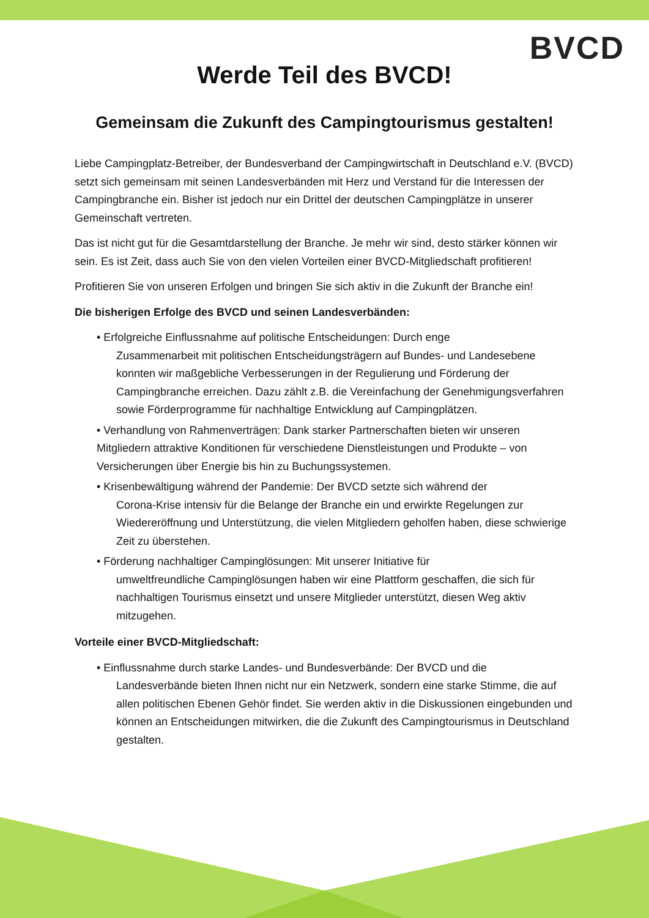BVCD
Werde Teil des BVCD!
Gemeinsam die Zukunft des Campingtourismus gestalten!
Liebe Campingplatz-Betreiber, der Bundesverband der Campingwirtschaft in Deutschland e.V. (BVCD) setzt sich gemeinsam mit seinen Landesverbänden mit Herz und Verstand für die Interessen der Campingbranche ein. Bisher ist jedoch nur ein Drittel der deutschen Campingplätze in unserer Gemeinschaft vertreten.
Das ist nicht gut für die Gesamtdarstellung der Branche. Je mehr wir sind, desto stärker können wir sein. Es ist Zeit, dass auch Sie von den vielen Vorteilen einer BVCD-Mitgliedschaft profitieren!
Profitieren Sie von unseren Erfolgen und bringen Sie sich aktiv in die Zukunft der Branche ein!
Die bisherigen Erfolge des BVCD und seinen Landesverbänden:
• Erfolgreiche Einflussnahme auf politische Entscheidungen: Durch enge
Zusammenarbeit mit politischen Entscheidungsträgern auf Bundes- und Landesebene konnten wir maßgebliche Verbesserungen in der Regulierung und Förderung der Campingbranche erreichen. Dazu zählt z.B. die Vereinfachung der Genehmigungsverfahren sowie Förderprogramme für nachhaltige Entwicklung auf Campingplätzen.
• Verhandlung von Rahmenverträgen: Dank starker Partnerschaften bieten wir unseren Mitgliedern attraktive Konditionen für verschiedene Dienstleistungen und Produkte – von Versicherungen über Energie bis hin zu Buchungssystemen.
• Krisenbewältigung während der Pandemie: Der BVCD setzte sich während der
Corona-Krise intensiv für die Belange der Branche ein und erwirkte Regelungen zur Wiedereröffnung und Unterstützung, die vielen Mitgliedern geholfen haben, diese schwierige Zeit zu überstehen.
• Förderung nachhaltiger Campinglösungen: Mit unserer Initiative für
umweltfreundliche Campinglösungen haben wir eine Plattform geschaffen, die sich für nachhaltigen Tourismus einsetzt und unsere Mitglieder unterstützt, diesen Weg aktiv mitzugehen.
Vorteile einer BVCD-Mitgliedschaft:
• Einflussnahme durch starke Landes- und Bundesverbände: Der BVCD und die
Landesverbände bieten Ihnen nicht nur ein Netzwerk, sondern eine starke Stimme, die auf allen politischen Ebenen Gehör findet. Sie werden aktiv in die Diskussionen eingebunden und können an Entscheidungen mitwirken, die die Zukunft des Campingtourismus in Deutschland gestalten.